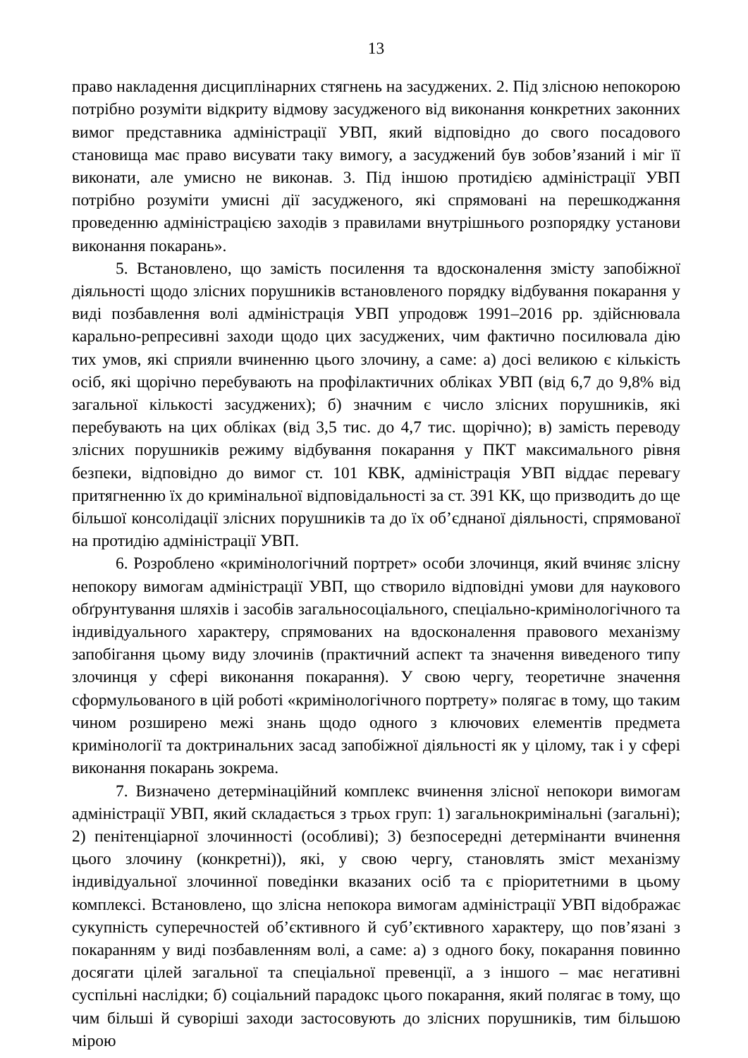13
право накладення дисциплінарних стягнень на засуджених. 2. Під злісною непокорою потрібно розуміти відкриту відмову засудженого від виконання конкретних законних вимог представника адміністрації УВП, який відповідно до свого посадового становища має право висувати таку вимогу, а засуджений був зобов’язаний і міг її виконати, але умисно не виконав. 3. Під іншою протидією адміністрації УВП потрібно розуміти умисні дії засудженого, які спрямовані на перешкоджання проведенню адміністрацією заходів з правилами внутрішнього розпорядку установи виконання покарань».
5. Встановлено, що замість посилення та вдосконалення змісту запобіжної діяльності щодо злісних порушників встановленого порядку відбування покарання у виді позбавлення волі адміністрація УВП упродовж 1991–2016 рр. здійснювала карально-репресивні заходи щодо цих засуджених, чим фактично посилювала дію тих умов, які сприяли вчиненню цього злочину, а саме: а) досі великою є кількість осіб, які щорічно перебувають на профілактичних обліках УВП (від 6,7 до 9,8% від загальної кількості засуджених); б) значним є число злісних порушників, які перебувають на цих обліках (від 3,5 тис. до 4,7 тис. щорічно); в) замість переводу злісних порушників режиму відбування покарання у ПКТ максимального рівня безпеки, відповідно до вимог ст. 101 КВК, адміністрація УВП віддає перевагу притягненню їх до кримінальної відповідальності за ст. 391 КК, що призводить до ще більшої консолідації злісних порушників та до їх об’єднаної діяльності, спрямованої на протидію адміністрації УВП.
6. Розроблено «кримінологічний портрет» особи злочинця, який вчиняє злісну непокору вимогам адміністрації УВП, що створило відповідні умови для наукового обґрунтування шляхів і засобів загальносоціального, спеціально-кримінологічного та індивідуального характеру, спрямованих на вдосконалення правового механізму запобігання цьому виду злочинів (практичний аспект та значення виведеного типу злочинця у сфері виконання покарання). У свою чергу, теоретичне значення сформульованого в цій роботі «кримінологічного портрету» полягає в тому, що таким чином розширено межі знань щодо одного з ключових елементів предмета кримінології та доктринальних засад запобіжної діяльності як у цілому, так і у сфері виконання покарань зокрема.
7. Визначено детермінаційний комплекс вчинення злісної непокори вимогам адміністрації УВП, який складається з трьох груп: 1) загальнокримінальні (загальні); 2) пенітенціарної злочинності (особливі); 3) безпосередні детермінанти вчинення цього злочину (конкретні)), які, у свою чергу, становлять зміст механізму індивідуальної злочинної поведінки вказаних осіб та є пріоритетними в цьому комплексі. Встановлено, що злісна непокора вимогам адміністрації УВП відображає сукупність суперечностей об’єктивного й суб’єктивного характеру, що пов’язані з покаранням у виді позбавленням волі, а саме: а) з одного боку, покарання повинно досягати цілей загальної та спеціальної превенції, а з іншого – має негативні суспільні наслідки; б) соціальний парадокс цього покарання, який полягає в тому, що чим більші й суворіші заходи застосовують до злісних порушників, тим більшою мірою